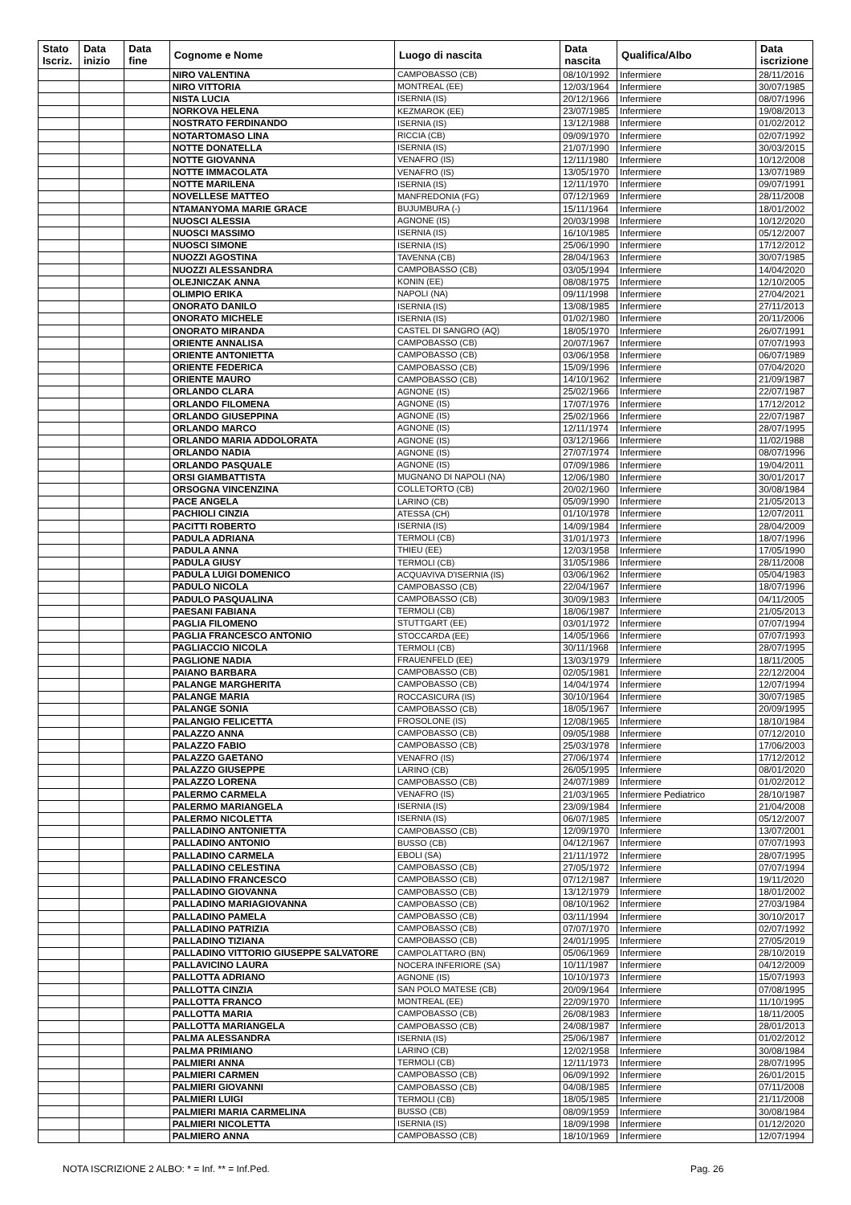| Stato Iscriz. | Data inizio | Data fine | Cognome e Nome | Luogo di nascita | Data nascita | Qualifica/Albo | Data iscrizione |
| --- | --- | --- | --- | --- | --- | --- | --- |
| | | | NIRO VALENTINA | CAMPOBASSO (CB) | 08/10/1992 | Infermiere | 28/11/2016 |
| | | | NIRO VITTORIA | MONTREAL (EE) | 12/03/1964 | Infermiere | 30/07/1985 |
| | | | NISTA LUCIA | ISERNIA (IS) | 20/12/1966 | Infermiere | 08/07/1996 |
| | | | NORKOVA HELENA | KEZMAROK (EE) | 23/07/1985 | Infermiere | 19/08/2013 |
| | | | NOSTRATO FERDINANDO | ISERNIA (IS) | 13/12/1988 | Infermiere | 01/02/2012 |
| | | | NOTARTOMASO LINA | RICCIA (CB) | 09/09/1970 | Infermiere | 02/07/1992 |
| | | | NOTTE DONATELLA | ISERNIA (IS) | 21/07/1990 | Infermiere | 30/03/2015 |
| | | | NOTTE GIOVANNA | VENAFRO (IS) | 12/11/1980 | Infermiere | 10/12/2008 |
| | | | NOTTE IMMACOLATA | VENAFRO (IS) | 13/05/1970 | Infermiere | 13/07/1989 |
| | | | NOTTE MARILENA | ISERNIA (IS) | 12/11/1970 | Infermiere | 09/07/1991 |
| | | | NOVELLESE MATTEO | MANFREDONIA (FG) | 07/12/1969 | Infermiere | 28/11/2008 |
| | | | NTAMANYOMA MARIE GRACE | BUJUMBURA (-) | 15/11/1964 | Infermiere | 18/01/2002 |
| | | | NUOSCI ALESSIA | AGNONE (IS) | 20/03/1998 | Infermiere | 10/12/2020 |
| | | | NUOSCI MASSIMO | ISERNIA (IS) | 16/10/1985 | Infermiere | 05/12/2007 |
| | | | NUOSCI SIMONE | ISERNIA (IS) | 25/06/1990 | Infermiere | 17/12/2012 |
| | | | NUOZZI AGOSTINA | TAVENNA (CB) | 28/04/1963 | Infermiere | 30/07/1985 |
| | | | NUOZZI ALESSANDRA | CAMPOBASSO (CB) | 03/05/1994 | Infermiere | 14/04/2020 |
| | | | OLEJNICZAK ANNA | KONIN (EE) | 08/08/1975 | Infermiere | 12/10/2005 |
| | | | OLIMPIO ERIKA | NAPOLI (NA) | 09/11/1998 | Infermiere | 27/04/2021 |
| | | | ONORATO DANILO | ISERNIA (IS) | 13/08/1985 | Infermiere | 27/11/2013 |
| | | | ONORATO MICHELE | ISERNIA (IS) | 01/02/1980 | Infermiere | 20/11/2006 |
| | | | ONORATO MIRANDA | CASTEL DI SANGRO (AQ) | 18/05/1970 | Infermiere | 26/07/1991 |
| | | | ORIENTE ANNALISA | CAMPOBASSO (CB) | 20/07/1967 | Infermiere | 07/07/1993 |
| | | | ORIENTE ANTONIETTA | CAMPOBASSO (CB) | 03/06/1958 | Infermiere | 06/07/1989 |
| | | | ORIENTE FEDERICA | CAMPOBASSO (CB) | 15/09/1996 | Infermiere | 07/04/2020 |
| | | | ORIENTE MAURO | CAMPOBASSO (CB) | 14/10/1962 | Infermiere | 21/09/1987 |
| | | | ORLANDO CLARA | AGNONE (IS) | 25/02/1966 | Infermiere | 22/07/1987 |
| | | | ORLANDO FILOMENA | AGNONE (IS) | 17/07/1976 | Infermiere | 17/12/2012 |
| | | | ORLANDO GIUSEPPINA | AGNONE (IS) | 25/02/1966 | Infermiere | 22/07/1987 |
| | | | ORLANDO MARCO | AGNONE (IS) | 12/11/1974 | Infermiere | 28/07/1995 |
| | | | ORLANDO MARIA ADDOLORATA | AGNONE (IS) | 03/12/1966 | Infermiere | 11/02/1988 |
| | | | ORLANDO NADIA | AGNONE (IS) | 27/07/1974 | Infermiere | 08/07/1996 |
| | | | ORLANDO PASQUALE | AGNONE (IS) | 07/09/1986 | Infermiere | 19/04/2011 |
| | | | ORSI GIAMBATTISTA | MUGNANO DI NAPOLI (NA) | 12/06/1980 | Infermiere | 30/01/2017 |
| | | | ORSOGNA VINCENZINA | COLLETORTO (CB) | 20/02/1960 | Infermiere | 30/08/1984 |
| | | | PACE ANGELA | LARINO (CB) | 05/09/1990 | Infermiere | 21/05/2013 |
| | | | PACHIOLI CINZIA | ATESSA (CH) | 01/10/1978 | Infermiere | 12/07/2011 |
| | | | PACITTI ROBERTO | ISERNIA (IS) | 14/09/1984 | Infermiere | 28/04/2009 |
| | | | PADULA ADRIANA | TERMOLI (CB) | 31/01/1973 | Infermiere | 18/07/1996 |
| | | | PADULA ANNA | THIEU (EE) | 12/03/1958 | Infermiere | 17/05/1990 |
| | | | PADULA GIUSY | TERMOLI (CB) | 31/05/1986 | Infermiere | 28/11/2008 |
| | | | PADULA LUIGI DOMENICO | ACQUAVIVA D'ISERNIA (IS) | 03/06/1962 | Infermiere | 05/04/1983 |
| | | | PADULO NICOLA | CAMPOBASSO (CB) | 22/04/1967 | Infermiere | 18/07/1996 |
| | | | PADULO PASQUALINA | CAMPOBASSO (CB) | 30/09/1983 | Infermiere | 04/11/2005 |
| | | | PAESANI FABIANA | TERMOLI (CB) | 18/06/1987 | Infermiere | 21/05/2013 |
| | | | PAGLIA FILOMENO | STUTTGART (EE) | 03/01/1972 | Infermiere | 07/07/1994 |
| | | | PAGLIA FRANCESCO ANTONIO | STOCCARDA (EE) | 14/05/1966 | Infermiere | 07/07/1993 |
| | | | PAGLIACCIO NICOLA | TERMOLI (CB) | 30/11/1968 | Infermiere | 28/07/1995 |
| | | | PAGLIONE NADIA | FRAUENFELD (EE) | 13/03/1979 | Infermiere | 18/11/2005 |
| | | | PAIANO BARBARA | CAMPOBASSO (CB) | 02/05/1981 | Infermiere | 22/12/2004 |
| | | | PALANGE MARGHERITA | CAMPOBASSO (CB) | 14/04/1974 | Infermiere | 12/07/1994 |
| | | | PALANGE MARIA | ROCCASICURA (IS) | 30/10/1964 | Infermiere | 30/07/1985 |
| | | | PALANGE SONIA | CAMPOBASSO (CB) | 18/05/1967 | Infermiere | 20/09/1995 |
| | | | PALANGIO FELICETTA | FROSOLONE (IS) | 12/08/1965 | Infermiere | 18/10/1984 |
| | | | PALAZZO ANNA | CAMPOBASSO (CB) | 09/05/1988 | Infermiere | 07/12/2010 |
| | | | PALAZZO FABIO | CAMPOBASSO (CB) | 25/03/1978 | Infermiere | 17/06/2003 |
| | | | PALAZZO GAETANO | VENAFRO (IS) | 27/06/1974 | Infermiere | 17/12/2012 |
| | | | PALAZZO GIUSEPPE | LARINO (CB) | 26/05/1995 | Infermiere | 08/01/2020 |
| | | | PALAZZO LORENA | CAMPOBASSO (CB) | 24/07/1989 | Infermiere | 01/02/2012 |
| | | | PALERMO CARMELA | VENAFRO (IS) | 21/03/1965 | Infermiere Pediatrico | 28/10/1987 |
| | | | PALERMO MARIANGELA | ISERNIA (IS) | 23/09/1984 | Infermiere | 21/04/2008 |
| | | | PALERMO NICOLETTA | ISERNIA (IS) | 06/07/1985 | Infermiere | 05/12/2007 |
| | | | PALLADINO ANTONIETTA | CAMPOBASSO (CB) | 12/09/1970 | Infermiere | 13/07/2001 |
| | | | PALLADINO ANTONIO | BUSSO (CB) | 04/12/1967 | Infermiere | 07/07/1993 |
| | | | PALLADINO CARMELA | EBOLI (SA) | 21/11/1972 | Infermiere | 28/07/1995 |
| | | | PALLADINO CELESTINA | CAMPOBASSO (CB) | 27/05/1972 | Infermiere | 07/07/1994 |
| | | | PALLADINO FRANCESCO | CAMPOBASSO (CB) | 07/12/1987 | Infermiere | 19/11/2020 |
| | | | PALLADINO GIOVANNA | CAMPOBASSO (CB) | 13/12/1979 | Infermiere | 18/01/2002 |
| | | | PALLADINO MARIAGIOVANNA | CAMPOBASSO (CB) | 08/10/1962 | Infermiere | 27/03/1984 |
| | | | PALLADINO PAMELA | CAMPOBASSO (CB) | 03/11/1994 | Infermiere | 30/10/2017 |
| | | | PALLADINO PATRIZIA | CAMPOBASSO (CB) | 07/07/1970 | Infermiere | 02/07/1992 |
| | | | PALLADINO TIZIANA | CAMPOBASSO (CB) | 24/01/1995 | Infermiere | 27/05/2019 |
| | | | PALLADINO VITTORIO GIUSEPPE SALVATORE | CAMPOLATTARO (BN) | 05/06/1969 | Infermiere | 28/10/2019 |
| | | | PALLAVICINO LAURA | NOCERA INFERIORE (SA) | 10/11/1987 | Infermiere | 04/12/2009 |
| | | | PALLOTTA ADRIANO | AGNONE (IS) | 10/10/1973 | Infermiere | 15/07/1993 |
| | | | PALLOTTA CINZIA | SAN POLO MATESE (CB) | 20/09/1964 | Infermiere | 07/08/1995 |
| | | | PALLOTTA FRANCO | MONTREAL (EE) | 22/09/1970 | Infermiere | 11/10/1995 |
| | | | PALLOTTA MARIA | CAMPOBASSO (CB) | 26/08/1983 | Infermiere | 18/11/2005 |
| | | | PALLOTTA MARIANGELA | CAMPOBASSO (CB) | 24/08/1987 | Infermiere | 28/01/2013 |
| | | | PALMA ALESSANDRA | ISERNIA (IS) | 25/06/1987 | Infermiere | 01/02/2012 |
| | | | PALMA PRIMIANO | LARINO (CB) | 12/02/1958 | Infermiere | 30/08/1984 |
| | | | PALMIERI ANNA | TERMOLI (CB) | 12/11/1973 | Infermiere | 28/07/1995 |
| | | | PALMIERI CARMEN | CAMPOBASSO (CB) | 06/09/1992 | Infermiere | 26/01/2015 |
| | | | PALMIERI GIOVANNI | CAMPOBASSO (CB) | 04/08/1985 | Infermiere | 07/11/2008 |
| | | | PALMIERI LUIGI | TERMOLI (CB) | 18/05/1985 | Infermiere | 21/11/2008 |
| | | | PALMIERI MARIA CARMELINA | BUSSO (CB) | 08/09/1959 | Infermiere | 30/08/1984 |
| | | | PALMIERI NICOLETTA | ISERNIA (IS) | 18/09/1998 | Infermiere | 01/12/2020 |
| | | | PALMIERO ANNA | CAMPOBASSO (CB) | 18/10/1969 | Infermiere | 12/07/1994 |
NOTA ISCRIZIONE 2 ALBO: * = Inf. ** = Inf.Ped.
Pag. 26